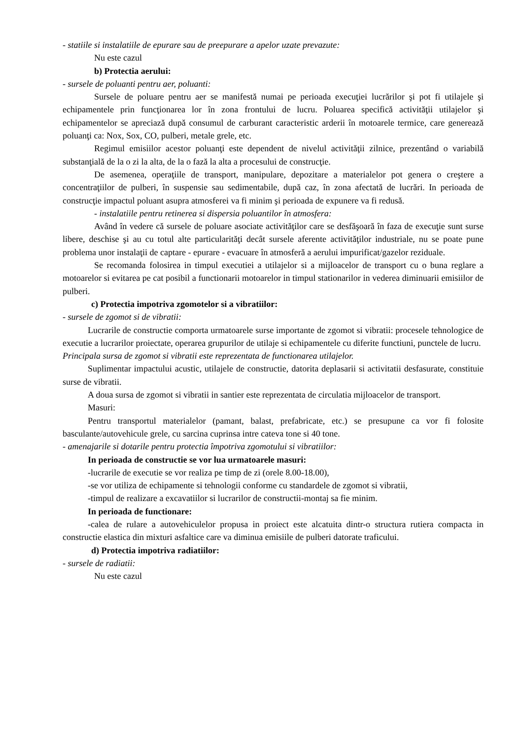- statiile si instalatiile de epurare sau de preepurare a apelor uzate prevazute:
Nu este cazul
b) Protectia aerului:
- sursele de poluanti pentru aer, poluanti:
Sursele de poluare pentru aer se manifestă numai pe perioada execuţiei lucrărilor şi pot fi utilajele şi echipamentele prin funcţionarea lor în zona frontului de lucru. Poluarea specifică activităţii utilajelor şi echipamentelor se apreciază după consumul de carburant caracteristic arderii în motoarele termice, care generează poluanţi ca: Nox, Sox, CO, pulberi, metale grele, etc.
Regimul emisiilor acestor poluanţi este dependent de nivelul activităţii zilnice, prezentând o variabilă substanţială de la o zi la alta, de la o fază la alta a procesului de construcţie.
De asemenea, operaţiile de transport, manipulare, depozitare a materialelor pot genera o creştere a concentraţiilor de pulberi, în suspensie sau sedimentabile, după caz, în zona afectată de lucrări. In perioada de construcţie impactul poluant asupra atmosferei va fi minim şi perioada de expunere va fi redusă.
- instalatiile pentru retinerea si dispersia poluantilor în atmosfera:
Având în vedere că sursele de poluare asociate activităţilor care se desfăşoară în faza de execuţie sunt surse libere, deschise şi au cu totul alte particularităţi decât sursele aferente activităţilor industriale, nu se poate pune problema unor instalaţii de captare - epurare - evacuare în atmosferă a aerului impurificat/gazelor reziduale.
Se recomanda folosirea in timpul executiei a utilajelor si a mijloacelor de transport cu o buna reglare a motoarelor si evitarea pe cat posibil a functionarii motoarelor in timpul stationarilor in vederea diminuarii emisiilor de pulberi.
c) Protectia impotriva zgomotelor si a vibratiilor:
- sursele de zgomot si de vibratii:
Lucrarile de constructie comporta urmatoarele surse importante de zgomot si vibratii: procesele tehnologice de executie a lucrarilor proiectate, operarea grupurilor de utilaje si echipamentele cu diferite functiuni, punctele de lucru.
Principala sursa de zgomot si vibratii este reprezentata de functionarea utilajelor.
Suplimentar impactului acustic, utilajele de constructie, datorita deplasarii si activitatii desfasurate, constituie surse de vibratii.
A doua sursa de zgomot si vibratii in santier este reprezentata de circulatia mijloacelor de transport.
Masuri:
Pentru transportul materialelor (pamant, balast, prefabricate, etc.) se presupune ca vor fi folosite basculante/autovehicule grele, cu sarcina cuprinsa intre cateva tone si 40 tone.
- amenajarile si dotarile pentru protectia împotriva zgomotului si vibratiilor:
In perioada de constructie se vor lua urmatoarele masuri:
-lucrarile de executie se vor realiza pe timp de zi (orele 8.00-18.00),
-se vor utiliza de echipamente si tehnologii conforme cu standardele de zgomot si vibratii,
-timpul de realizare a excavatiilor si lucrarilor de constructii-montaj sa fie minim.
In perioada de functionare:
-calea de rulare a autovehiculelor propusa in proiect este alcatuita dintr-o structura rutiera compacta in constructie elastica din mixturi asfaltice care va diminua emisiile de pulberi datorate traficului.
d) Protectia impotriva radiatiilor:
- sursele de radiatii:
Nu este cazul